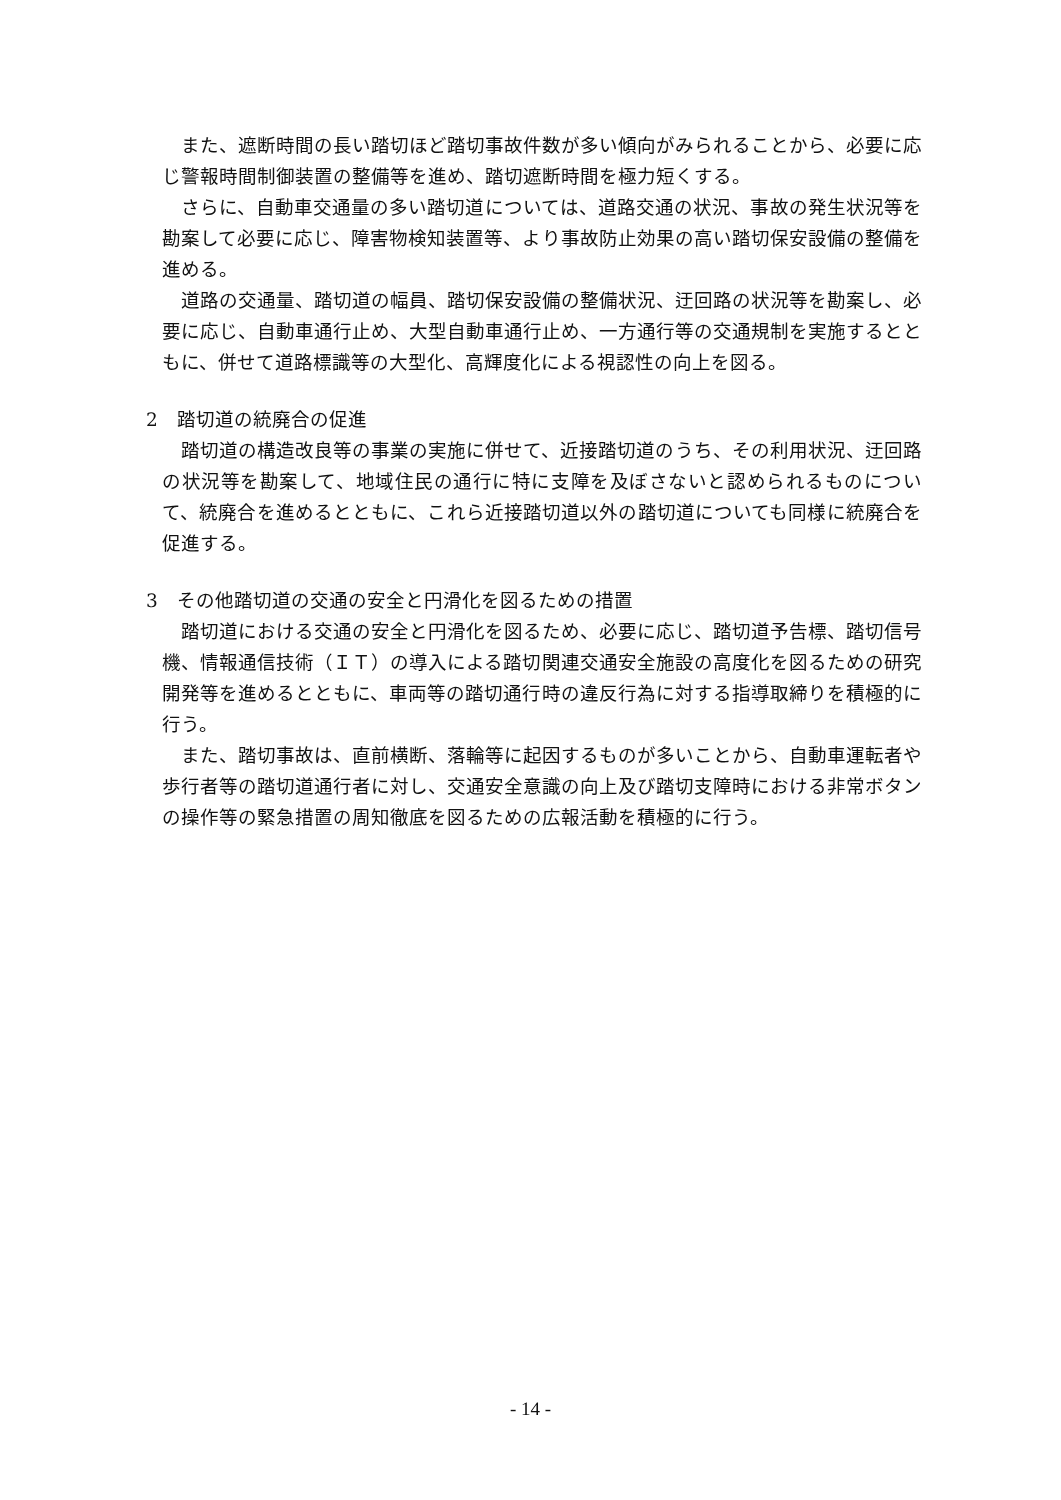また、遮断時間の長い踏切ほど踏切事故件数が多い傾向がみられることから、必要に応じ警報時間制御装置の整備等を進め、踏切遮断時間を極力短くする。
さらに、自動車交通量の多い踏切道については、道路交通の状況、事故の発生状況等を勘案して必要に応じ、障害物検知装置等、より事故防止効果の高い踏切保安設備の整備を進める。
道路の交通量、踏切道の幅員、踏切保安設備の整備状況、迂回路の状況等を勘案し、必要に応じ、自動車通行止め、大型自動車通行止め、一方通行等の交通規制を実施するとともに、併せて道路標識等の大型化、高輝度化による視認性の向上を図る。
2　踏切道の統廃合の促進
踏切道の構造改良等の事業の実施に併せて、近接踏切道のうち、その利用状況、迂回路の状況等を勘案して、地域住民の通行に特に支障を及ぼさないと認められるものについて、統廃合を進めるとともに、これら近接踏切道以外の踏切道についても同様に統廃合を促進する。
3　その他踏切道の交通の安全と円滑化を図るための措置
踏切道における交通の安全と円滑化を図るため、必要に応じ、踏切道予告標、踏切信号機、情報通信技術（ＩＴ）の導入による踏切関連交通安全施設の高度化を図るための研究開発等を進めるとともに、車両等の踏切通行時の違反行為に対する指導取締りを積極的に行う。
また、踏切事故は、直前横断、落輪等に起因するものが多いことから、自動車運転者や歩行者等の踏切道通行者に対し、交通安全意識の向上及び踏切支障時における非常ボタンの操作等の緊急措置の周知徹底を図るための広報活動を積極的に行う。
- 14 -